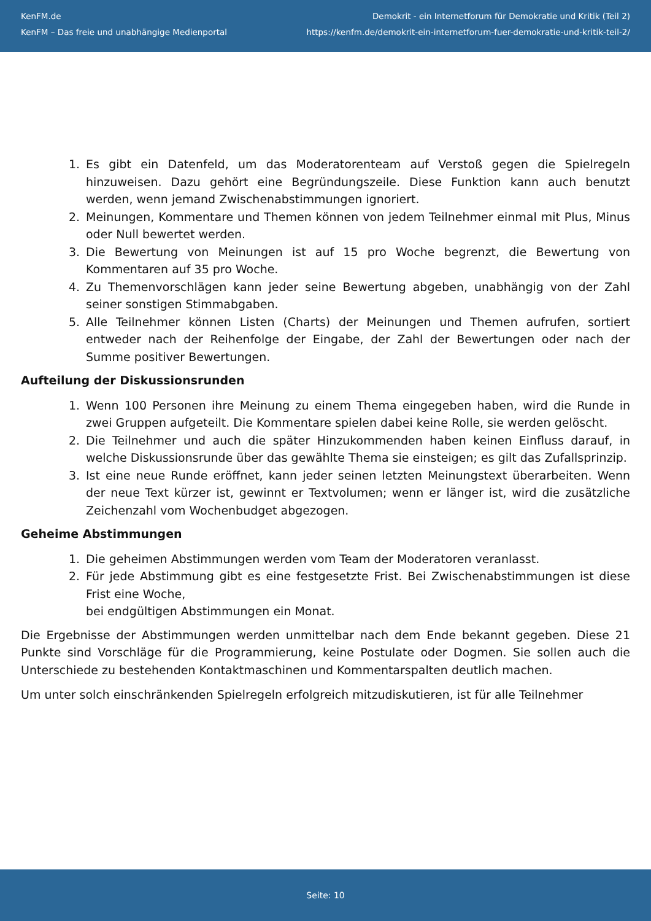KenFM.de
KenFM – Das freie und unabhängige Medienportal
Demokrit - ein Internetforum für Demokratie und Kritik (Teil 2)
https://kenfm.de/demokrit-ein-internetforum-fuer-demokratie-und-kritik-teil-2/
1. Es gibt ein Datenfeld, um das Moderatorenteam auf Verstoß gegen die Spielregeln hinzuweisen. Dazu gehört eine Begründungszeile. Diese Funktion kann auch benutzt werden, wenn jemand Zwischenabstimmungen ignoriert.
2. Meinungen, Kommentare und Themen können von jedem Teilnehmer einmal mit Plus, Minus oder Null bewertet werden.
3. Die Bewertung von Meinungen ist auf 15 pro Woche begrenzt, die Bewertung von Kommentaren auf 35 pro Woche.
4. Zu Themenvorschlägen kann jeder seine Bewertung abgeben, unabhängig von der Zahl seiner sonstigen Stimmabgaben.
5. Alle Teilnehmer können Listen (Charts) der Meinungen und Themen aufrufen, sortiert entweder nach der Reihenfolge der Eingabe, der Zahl der Bewertungen oder nach der Summe positiver Bewertungen.
Aufteilung der Diskussionsrunden
1. Wenn 100 Personen ihre Meinung zu einem Thema eingegeben haben, wird die Runde in zwei Gruppen aufgeteilt. Die Kommentare spielen dabei keine Rolle, sie werden gelöscht.
2. Die Teilnehmer und auch die später Hinzukommenden haben keinen Einfluss darauf, in welche Diskussionsrunde über das gewählte Thema sie einsteigen; es gilt das Zufallsprinzip.
3. Ist eine neue Runde eröffnet, kann jeder seinen letzten Meinungstext überarbeiten. Wenn der neue Text kürzer ist, gewinnt er Textvolumen; wenn er länger ist, wird die zusätzliche Zeichenzahl vom Wochenbudget abgezogen.
Geheime Abstimmungen
1. Die geheimen Abstimmungen werden vom Team der Moderatoren veranlasst.
2. Für jede Abstimmung gibt es eine festgesetzte Frist. Bei Zwischenabstimmungen ist diese Frist eine Woche,
bei endgültigen Abstimmungen ein Monat.
Die Ergebnisse der Abstimmungen werden unmittelbar nach dem Ende bekannt gegeben. Diese 21 Punkte sind Vorschläge für die Programmierung, keine Postulate oder Dogmen. Sie sollen auch die Unterschiede zu bestehenden Kontaktmaschinen und Kommentarspalten deutlich machen.
Um unter solch einschränkenden Spielregeln erfolgreich mitzudiskutieren, ist für alle Teilnehmer
Seite: 10